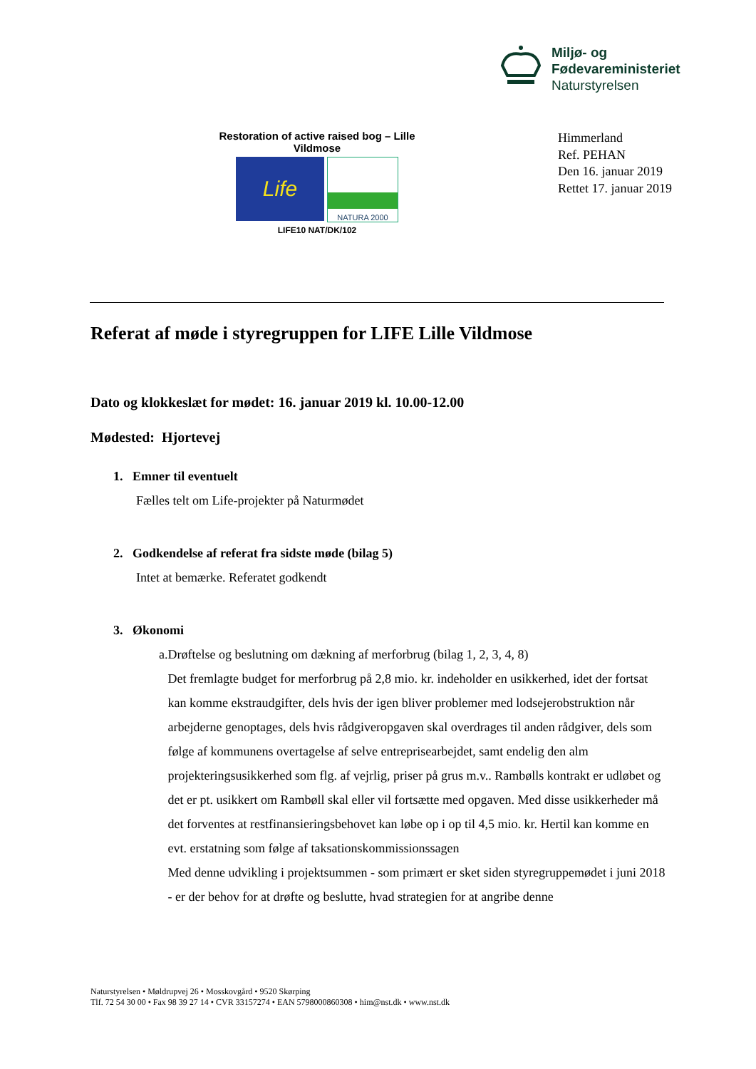Miljø- og
Fødevareministeriet
Naturstyrelsen
Restoration of active raised bog – Lille Vildmose
Life
NATURA 2000
LIFE10 NAT/DK/102
Himmerland
Ref. PEHAN
Den 16. januar 2019
Rettet 17. januar 2019
Referat af møde i styregruppen for LIFE Lille Vildmose
Dato og klokkeslæt for mødet: 16. januar 2019 kl. 10.00-12.00
Mødested: Hjortevej
1. Emner til eventuelt
Fælles telt om Life-projekter på Naturmødet
2. Godkendelse af referat fra sidste møde (bilag 5)
Intet at bemærke. Referatet godkendt
3. Økonomi
a. Drøftelse og beslutning om dækning af merforbrug (bilag 1, 2, 3, 4, 8)
Det fremlagte budget for merforbrug på 2,8 mio. kr. indeholder en usikkerhed, idet der fortsat kan komme ekstraudgifter, dels hvis der igen bliver problemer med lodsejerobstruktion når arbejderne genoptages, dels hvis rådgiveropgaven skal overdrages til anden rådgiver, dels som følge af kommunens overtagelse af selve entreprisearbejdet, samt endelig den alm projekteringsusikkerhed som flg. af vejrlig, priser på grus m.v.. Rambølls kontrakt er udløbet og det er pt. usikkert om Rambøll skal eller vil fortsætte med opgaven. Med disse usikkerheder må det forventes at restfinansieringsbehovet kan løbe op i op til 4,5 mio. kr. Hertil kan komme en evt. erstatning som følge af taksationskommissionssagen
Med denne udvikling i projektsummen - som primært er sket siden styregruppemødet i juni 2018 - er der behov for at drøfte og beslutte, hvad strategien for at angribe denne
Naturstyrelsen • Møldrupvej 26 • Mosskovgård • 9520 Skørping
Tlf. 72 54 30 00 • Fax 98 39 27 14 • CVR 33157274 • EAN 5798000860308 • him@nst.dk • www.nst.dk